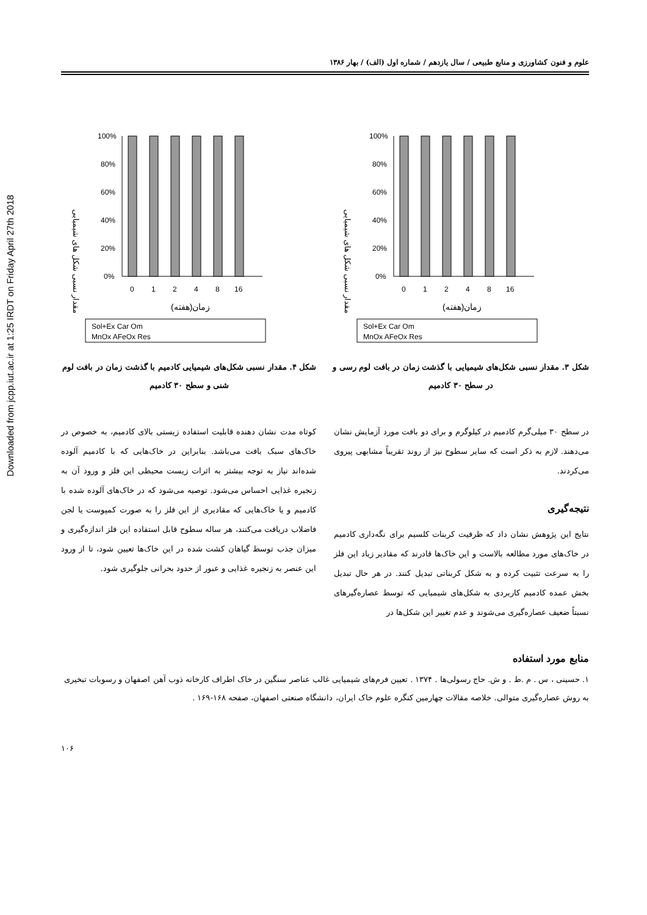Downloaded from jcpp.iut.ac.ir at 1:25 IRDT on Friday April 27th 2018
علوم و فنون کشاورزی و منابع طبیعی / سال یازدهم / شماره اول (الف) / بهار ۱۳۸۶
مقدار نسبی شکل های شیمیایی
100%
80%
60%
40%
20%
0%
0
1
2
4
8
16
زمان(هفته)
Sol+Ex Car Om
MnOx AFeOx Res
شکل ۳. مقدار نسبی شکل‌های شیمیایی با گذشت زمان در بافت لوم رسی و در سطح ۳۰ کادمیم
مقدار نسبی شکل های شیمیایی
100%
80%
60%
40%
20%
0%
0
1
2
4
8
16
زمان(هفته)
Sol+Ex Car Om
MnOx AFeOx Res
شکل ۴. مقدار نسبی شکل‌های شیمیایی کادمیم با گذشت زمان در بافت لوم شنی و سطح ۳۰ کادمیم
در سطح ۳۰ میلی‌گرم کادمیم در کیلوگرم و برای دو بافت مورد آزمایش نشان می‌دهند. لازم به ذکر است که سایر سطوح نیز از روند تقریباً مشابهی پیروی می‌کردند.
نتیجه‌گیری
نتایج این پژوهش نشان داد که ظرفیت کربنات کلسیم برای نگه‌داری کادمیم در خاک‌های مورد مطالعه بالاست و این خاک‌ها قادرند که مقادیر زیاد این فلز را به سرعت تثبیت کرده و به شکل کربناتی تبدیل کنند. در هر حال تبدیل بخش عمده کادمیم کاربردی به شکل‌های شیمیایی که توسط عصاره‌گیرهای نسبتاً ضعیف عصاره‌گیری می‌شوند و عدم تغییر این شکل‌ها در
کوتاه مدت نشان دهنده قابلیت استفاده زیستی بالای کادمیم، به خصوص در خاک‌های سبک بافت می‌باشد. بنابراین در خاک‌هایی که با کادمیم آلوده شده‌اند نیاز به توجه بیشتر به اثرات زیست محیطی این فلز و ورود آن به زنجیره غذایی احساس می‌شود. توصیه می‌شود که در خاک‌های آلوده شده با کادمیم و یا خاک‌هایی که مقادیری از این فلز را به صورت کمپوست یا لجن فاضلاب دریافت می‌کنند، هر ساله سطوح قابل استفاده این فلز اندازه‌گیری و میزان جذب توسط گیاهان کشت شده در این خاک‌ها تعیین شود، تا از ورود این عنصر به زنجیره غذایی و عبور از حدود بحرانی جلوگیری شود.
منابع مورد استفاده
۱. حسینی ، س . م .ط . و ش. حاج رسولی‌ها . ۱۳۷۴ . تعیین فرم‌های شیمیایی غالب عناصر سنگین در خاک اطراف کارخانه ذوب آهن اصفهان و رسوبات تبخیری به روش عصاره‌گیری متوالی. خلاصه مقالات چهارمین کنگره علوم خاک ایران، دانشگاه صنعتی اصفهان، صفحه ۱۶۸-۱۶۹ .
۱۰۶